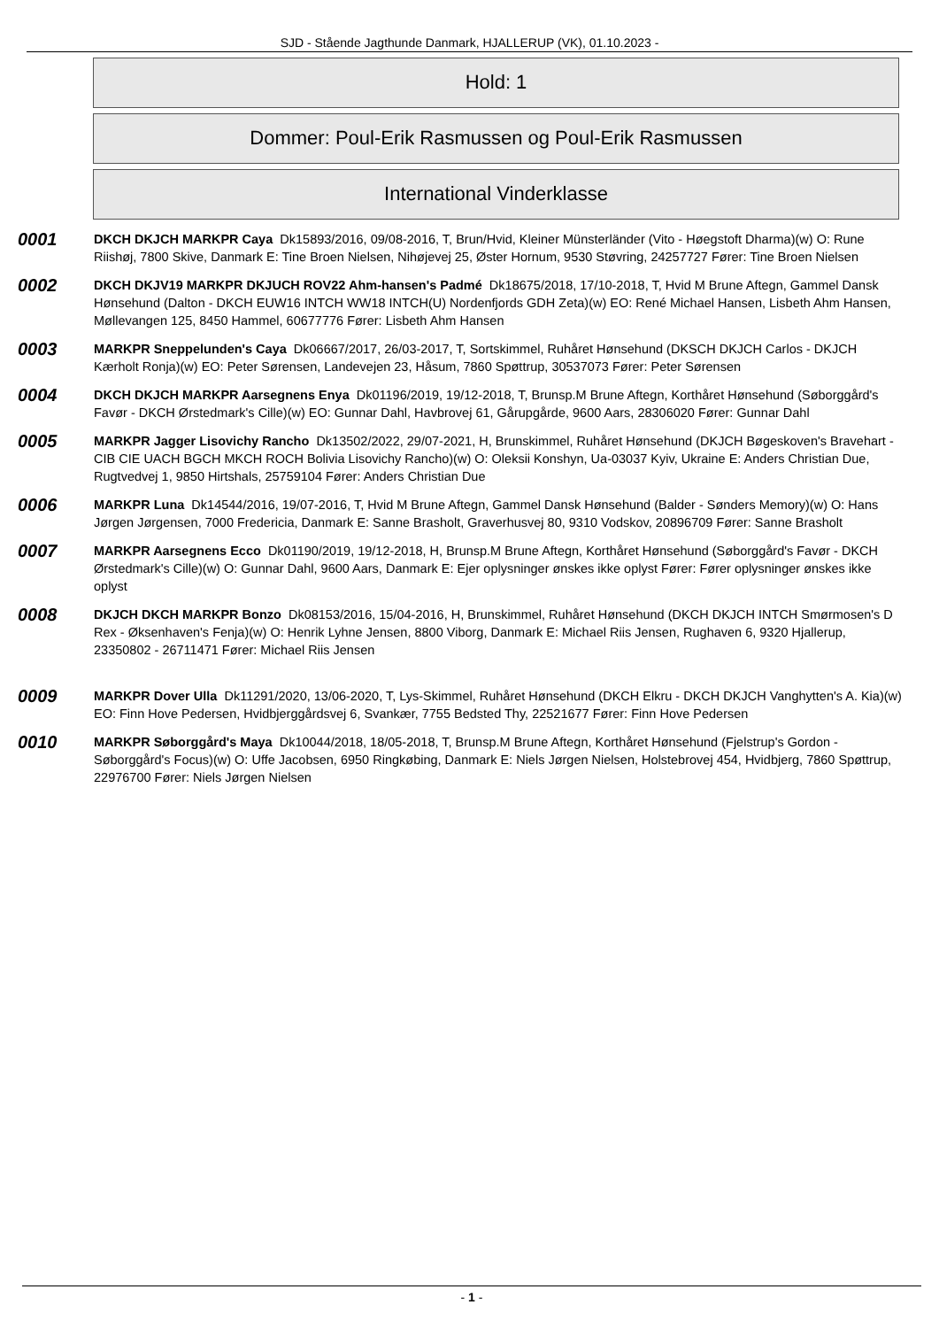SJD - Stående Jagthunde Danmark, HJALLERUP (VK), 01.10.2023 -
Hold: 1
Dommer: Poul-Erik Rasmussen og Poul-Erik Rasmussen
International Vinderklasse
0001
DKCH DKJCH MARKPR Caya Dk15893/2016, 09/08-2016, T, Brun/Hvid, Kleiner Münsterländer (Vito - Høegstoft Dharma)(w) O: Rune Riishøj, 7800 Skive, Danmark E: Tine Broen Nielsen, Nihøjevej 25, Øster Hornum, 9530 Støvring, 24257727 Fører: Tine Broen Nielsen
0002
DKCH DKJV19 MARKPR DKJUCH ROV22 Ahm-hansen's Padmé Dk18675/2018, 17/10-2018, T, Hvid M Brune Aftegn, Gammel Dansk Hønsehund (Dalton - DKCH EUW16 INTCH WW18 INTCH(U) Nordenfjords GDH Zeta)(w) EO: René Michael Hansen, Lisbeth Ahm Hansen, Møllevangen 125, 8450 Hammel, 60677776 Fører: Lisbeth Ahm Hansen
0003
MARKPR Sneppelunden's Caya Dk06667/2017, 26/03-2017, T, Sortskimmel, Ruhåret Hønsehund (DKSCH DKJCH Carlos - DKJCH Kærholt Ronja)(w) EO: Peter Sørensen, Landevejen 23, Håsum, 7860 Spøttrup, 30537073 Fører: Peter Sørensen
0004
DKCH DKJCH MARKPR Aarsegnens Enya Dk01196/2019, 19/12-2018, T, Brunsp.M Brune Aftegn, Korthåret Hønsehund (Søborggård's Favør - DKCH Ørstedmark's Cille)(w) EO: Gunnar Dahl, Havbrovej 61, Gårupgårde, 9600 Aars, 28306020 Fører: Gunnar Dahl
0005
MARKPR Jagger Lisovichy Rancho Dk13502/2022, 29/07-2021, H, Brunskimmel, Ruhåret Hønsehund (DKJCH Bøgeskoven's Bravehart - CIB CIE UACH BGCH MKCH ROCH Bolivia Lisovichy Rancho)(w) O: Oleksii Konshyn, Ua-03037 Kyiv, Ukraine E: Anders Christian Due, Rugtvedvej 1, 9850 Hirtshals, 25759104 Fører: Anders Christian Due
0006
MARKPR Luna Dk14544/2016, 19/07-2016, T, Hvid M Brune Aftegn, Gammel Dansk Hønsehund (Balder - Sønders Memory)(w) O: Hans Jørgen Jørgensen, 7000 Fredericia, Danmark E: Sanne Brasholt, Graverhusvej 80, 9310 Vodskov, 20896709 Fører: Sanne Brasholt
0007
MARKPR Aarsegnens Ecco Dk01190/2019, 19/12-2018, H, Brunsp.M Brune Aftegn, Korthåret Hønsehund (Søborggård's Favør - DKCH Ørstedmark's Cille)(w) O: Gunnar Dahl, 9600 Aars, Danmark E: Ejer oplysninger ønskes ikke oplyst Fører: Fører oplysninger ønskes ikke oplyst
0008
DKJCH DKCH MARKPR Bonzo Dk08153/2016, 15/04-2016, H, Brunskimmel, Ruhåret Hønsehund (DKCH DKJCH INTCH Smørmosen's D Rex - Øksenhaven's Fenja)(w) O: Henrik Lyhne Jensen, 8800 Viborg, Danmark E: Michael Riis Jensen, Rughaven 6, 9320 Hjallerup, 23350802 - 26711471 Fører: Michael Riis Jensen
0009
MARKPR Dover Ulla Dk11291/2020, 13/06-2020, T, Lys-Skimmel, Ruhåret Hønsehund (DKCH Elkru - DKCH DKJCH Vanghytten's A. Kia)(w) EO: Finn Hove Pedersen, Hvidbjerggårdsvej 6, Svankær, 7755 Bedsted Thy, 22521677 Fører: Finn Hove Pedersen
0010
MARKPR Søborggård's Maya Dk10044/2018, 18/05-2018, T, Brunsp.M Brune Aftegn, Korthåret Hønsehund (Fjelstrup's Gordon - Søborggård's Focus)(w) O: Uffe Jacobsen, 6950 Ringkøbing, Danmark E: Niels Jørgen Nielsen, Holstebrovej 454, Hvidbjerg, 7860 Spøttrup, 22976700 Fører: Niels Jørgen Nielsen
- 1 -